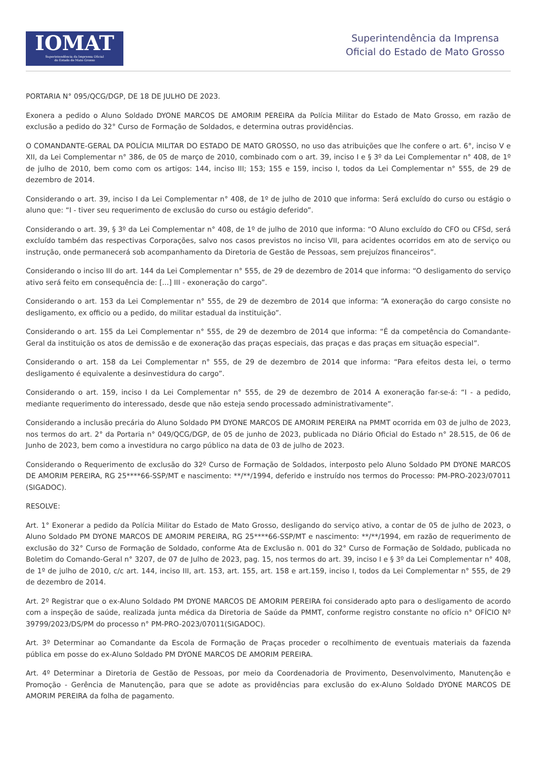IOMAT
Superintendência da Imprensa Oficial
do Estado de Mato Grosso
Superintendência da Imprensa
Oficial do Estado de Mato Grosso
PORTARIA N° 095/QCG/DGP, DE 18 DE JULHO DE 2023.
Exonera a pedido o Aluno Soldado DYONE MARCOS DE AMORIM PEREIRA da Polícia Militar do Estado de Mato Grosso, em razão de exclusão a pedido do 32° Curso de Formação de Soldados, e determina outras providências.
O COMANDANTE-GERAL DA POLÍCIA MILITAR DO ESTADO DE MATO GROSSO, no uso das atribuições que lhe confere o art. 6°, inciso V e XII, da Lei Complementar n° 386, de 05 de março de 2010, combinado com o art. 39, inciso I e § 3º da Lei Complementar n° 408, de 1º de julho de 2010, bem como com os artigos: 144, inciso III; 153; 155 e 159, inciso I, todos da Lei Complementar n° 555, de 29 de dezembro de 2014.
Considerando o art. 39, inciso I da Lei Complementar n° 408, de 1º de julho de 2010 que informa: Será excluído do curso ou estágio o aluno que: “I - tiver seu requerimento de exclusão do curso ou estágio deferido”.
Considerando o art. 39, § 3º da Lei Complementar n° 408, de 1º de julho de 2010 que informa: “O Aluno excluído do CFO ou CFSd, será excluído também das respectivas Corporações, salvo nos casos previstos no inciso VII, para acidentes ocorridos em ato de serviço ou instrução, onde permanecerá sob acompanhamento da Diretoria de Gestão de Pessoas, sem prejuízos financeiros”.
Considerando o inciso III do art. 144 da Lei Complementar n° 555, de 29 de dezembro de 2014 que informa: “O desligamento do serviço ativo será feito em consequência de: [...] III - exoneração do cargo”.
Considerando o art. 153 da Lei Complementar n° 555, de 29 de dezembro de 2014 que informa: “A exoneração do cargo consiste no desligamento, ex officio ou a pedido, do militar estadual da instituição”.
Considerando o art. 155 da Lei Complementar n° 555, de 29 de dezembro de 2014 que informa: “É da competência do Comandante-Geral da instituição os atos de demissão e de exoneração das praças especiais, das praças e das praças em situação especial”.
Considerando o art. 158 da Lei Complementar n° 555, de 29 de dezembro de 2014 que informa: “Para efeitos desta lei, o termo desligamento é equivalente a desinvestidura do cargo”.
Considerando o art. 159, inciso I da Lei Complementar n° 555, de 29 de dezembro de 2014 A exoneração far-se-á: “I - a pedido, mediante requerimento do interessado, desde que não esteja sendo processado administrativamente”.
Considerando a inclusão precária do Aluno Soldado PM DYONE MARCOS DE AMORIM PEREIRA na PMMT ocorrida em 03 de julho de 2023, nos termos do art. 2° da Portaria n° 049/QCG/DGP, de 05 de junho de 2023, publicada no Diário Oficial do Estado n° 28.515, de 06 de Junho de 2023, bem como a investidura no cargo público na data de 03 de julho de 2023.
Considerando o Requerimento de exclusão do 32º Curso de Formação de Soldados, interposto pelo Aluno Soldado PM DYONE MARCOS DE AMORIM PEREIRA, RG 25****66-SSP/MT e nascimento: **/**/1994, deferido e instruído nos termos do Processo: PM-PRO-2023/07011 (SIGADOC).
RESOLVE:
Art. 1° Exonerar a pedido da Polícia Militar do Estado de Mato Grosso, desligando do serviço ativo, a contar de 05 de julho de 2023, o Aluno Soldado PM DYONE MARCOS DE AMORIM PEREIRA, RG 25****66-SSP/MT e nascimento: **/**/1994, em razão de requerimento de exclusão do 32° Curso de Formação de Soldado, conforme Ata de Exclusão n. 001 do 32° Curso de Formação de Soldado, publicada no Boletim do Comando-Geral n° 3207, de 07 de Julho de 2023, pag. 15, nos termos do art. 39, inciso I e § 3º da Lei Complementar n° 408, de 1º de julho de 2010, c/c art. 144, inciso III, art. 153, art. 155, art. 158 e art.159, inciso I, todos da Lei Complementar n° 555, de 29 de dezembro de 2014.
Art. 2º Registrar que o ex-Aluno Soldado PM DYONE MARCOS DE AMORIM PEREIRA foi considerado apto para o desligamento de acordo com a inspeção de saúde, realizada junta médica da Diretoria de Saúde da PMMT, conforme registro constante no ofício n° OFÍCIO Nº 39799/2023/DS/PM do processo n° PM-PRO-2023/07011(SIGADOC).
Art. 3º Determinar ao Comandante da Escola de Formação de Praças proceder o recolhimento de eventuais materiais da fazenda pública em posse do ex-Aluno Soldado PM DYONE MARCOS DE AMORIM PEREIRA.
Art. 4º Determinar a Diretoria de Gestão de Pessoas, por meio da Coordenadoria de Provimento, Desenvolvimento, Manutenção e Promoção - Gerência de Manutenção, para que se adote as providências para exclusão do ex-Aluno Soldado DYONE MARCOS DE AMORIM PEREIRA da folha de pagamento.